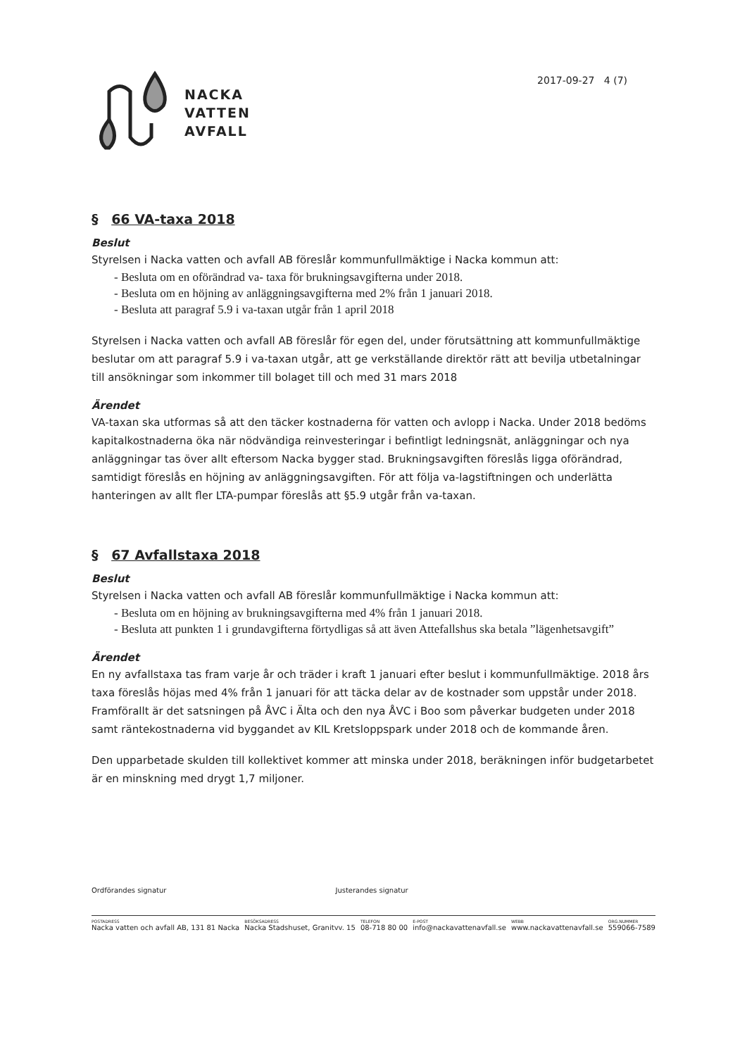NACKA
VATTEN
AVFALL
2017-09-27 4 (7)
§ 66 VA-taxa 2018
Beslut
Styrelsen i Nacka vatten och avfall AB föreslår kommunfullmäktige i Nacka kommun att:
- Besluta om en oförändrad va- taxa för brukningsavgifterna under 2018.
- Besluta om en höjning av anläggningsavgifterna med 2% från 1 januari 2018.
- Besluta att paragraf 5.9 i va-taxan utgår från 1 april 2018
Styrelsen i Nacka vatten och avfall AB föreslår för egen del, under förutsättning att kommunfullmäktige beslutar om att paragraf 5.9 i va-taxan utgår, att ge verkställande direktör rätt att bevilja utbetalningar till ansökningar som inkommer till bolaget till och med 31 mars 2018
Ärendet
VA-taxan ska utformas så att den täcker kostnaderna för vatten och avlopp i Nacka. Under 2018 bedöms kapitalkostnaderna öka när nödvändiga reinvesteringar i befintligt ledningsnät, anläggningar och nya anläggningar tas över allt eftersom Nacka bygger stad. Brukningsavgiften föreslås ligga oförändrad, samtidigt föreslås en höjning av anläggningsavgiften. För att följa va-lagstiftningen och underlätta hanteringen av allt fler LTA-pumpar föreslås att §5.9 utgår från va-taxan.
§ 67 Avfallstaxa 2018
Beslut
Styrelsen i Nacka vatten och avfall AB föreslår kommunfullmäktige i Nacka kommun att:
- Besluta om en höjning av brukningsavgifterna med 4% från 1 januari 2018.
- Besluta att punkten 1 i grundavgifterna förtydligas så att även Attefallshus ska betala ”lägenhetsavgift”
Ärendet
En ny avfallstaxa tas fram varje år och träder i kraft 1 januari efter beslut i kommunfullmäktige. 2018 års taxa föreslås höjas med 4% från 1 januari för att täcka delar av de kostnader som uppstår under 2018. Framförallt är det satsningen på ÅVC i Älta och den nya ÅVC i Boo som påverkar budgeten under 2018 samt räntekostnaderna vid byggandet av KIL Kretsloppspark under 2018 och de kommande åren.
Den upparbetade skulden till kollektivet kommer att minska under 2018, beräkningen inför budgetarbetet är en minskning med drygt 1,7 miljoner.
Ordförandes signatur Justerandes signatur
POSTADRESS
Nacka vatten och avfall AB, 131 81 Nacka
BESÖKSADRESS
Nacka Stadshuset, Granitvv. 15
TELEFON
08-718 80 00
E-POST
info@nackavattenavfall.se
WEBB
www.nackavattenavfall.se
ORG.NUMMER
559066-7589